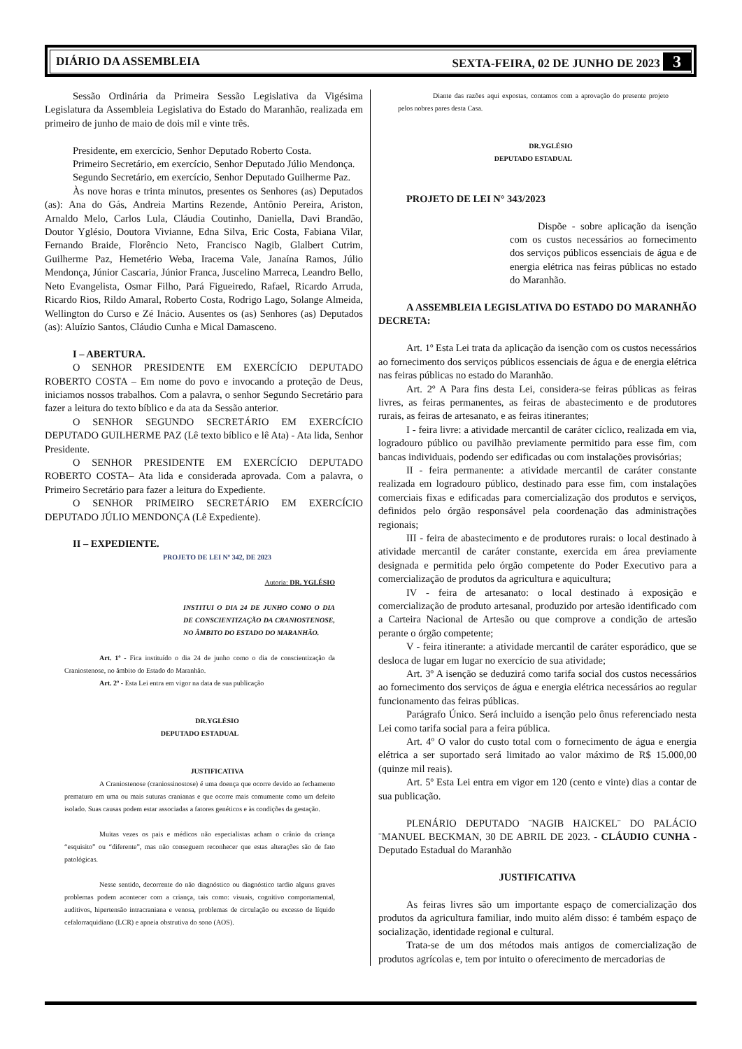DIÁRIO DA ASSEMBLEIA SEXTA-FEIRA, 02 DE JUNHO DE 2023 3
Sessão Ordinária da Primeira Sessão Legislativa da Vigésima Legislatura da Assembleia Legislativa do Estado do Maranhão, realizada em primeiro de junho de maio de dois mil e vinte três.
Presidente, em exercício, Senhor Deputado Roberto Costa.
Primeiro Secretário, em exercício, Senhor Deputado Júlio Mendonça.
Segundo Secretário, em exercício, Senhor Deputado Guilherme Paz.
Às nove horas e trinta minutos, presentes os Senhores (as) Deputados (as): Ana do Gás, Andreia Martins Rezende, Antônio Pereira, Ariston, Arnaldo Melo, Carlos Lula, Cláudia Coutinho, Daniella, Davi Brandão, Doutor Yglésio, Doutora Vivianne, Edna Silva, Eric Costa, Fabiana Vilar, Fernando Braide, Florêncio Neto, Francisco Nagib, Glalbert Cutrim, Guilherme Paz, Hemetério Weba, Iracema Vale, Janaína Ramos, Júlio Mendonça, Júnior Cascaria, Júnior Franca, Juscelino Marreca, Leandro Bello, Neto Evangelista, Osmar Filho, Pará Figueiredo, Rafael, Ricardo Arruda, Ricardo Rios, Rildo Amaral, Roberto Costa, Rodrigo Lago, Solange Almeida, Wellington do Curso e Zé Inácio. Ausentes os (as) Senhores (as) Deputados (as): Aluízio Santos, Cláudio Cunha e Mical Damasceno.
I – ABERTURA.
O SENHOR PRESIDENTE EM EXERCÍCIO DEPUTADO ROBERTO COSTA – Em nome do povo e invocando a proteção de Deus, iniciamos nossos trabalhos. Com a palavra, o senhor Segundo Secretário para fazer a leitura do texto bíblico e da ata da Sessão anterior.
O SENHOR SEGUNDO SECRETÁRIO EM EXERCÍCIO DEPUTADO GUILHERME PAZ (Lê texto bíblico e lê Ata) - Ata lida, Senhor Presidente.
O SENHOR PRESIDENTE EM EXERCÍCIO DEPUTADO ROBERTO COSTA– Ata lida e considerada aprovada. Com a palavra, o Primeiro Secretário para fazer a leitura do Expediente.
O SENHOR PRIMEIRO SECRETÁRIO EM EXERCÍCIO DEPUTADO JÚLIO MENDONÇA (Lê Expediente).
II – EXPEDIENTE.
PROJETO DE LEI Nº 342, DE 2023
Autoria: DR. YGLÉSIO
INSTITUI O DIA 24 DE JUNHO COMO O DIA DE CONSCIENTIZAÇÃO DA CRANIOSTENOSE, NO ÂMBITO DO ESTADO DO MARANHÃO.
Art. 1º - Fica instituído o dia 24 de junho como o dia de conscientização da Craniostenose, no âmbito do Estado do Maranhão.
Art. 2º - Esta Lei entra em vigor na data de sua publicação
DR.YGLÉSIO
DEPUTADO ESTADUAL
JUSTIFICATIVA
A Craniostenose (craniossinostose) é uma doença que ocorre devido ao fechamento prematuro em uma ou mais suturas cranianas e que ocorre mais comumente como um defeito isolado. Suas causas podem estar associadas a fatores genéticos e às condições da gestação.
Muitas vezes os pais e médicos não especialistas acham o crânio da criança “esquisito” ou “diferente”, mas não conseguem reconhecer que estas alterações são de fato patológicas.
Nesse sentido, decorrente do não diagnóstico ou diagnóstico tardio alguns graves problemas podem acontecer com a criança, tais como: visuais, cognitivo comportamental, auditivos, hipertensão intracraniana e venosa, problemas de circulação ou excesso de líquido cefalorraquidiano (LCR) e apneia obstrutiva do sono (AOS).
Diante das razões aqui expostas, contamos com a aprovação do presente projeto pelos nobres pares desta Casa.
DR.YGLÉSIO
DEPUTADO ESTADUAL
PROJETO DE LEI N° 343/2023
Dispõe - sobre aplicação da isenção com os custos necessários ao fornecimento dos serviços públicos essenciais de água e de energia elétrica nas feiras públicas no estado do Maranhão.
A ASSEMBLEIA LEGISLATIVA DO ESTADO DO MARANHÃO DECRETA:
Art. 1º Esta Lei trata da aplicação da isenção com os custos necessários ao fornecimento dos serviços públicos essenciais de água e de energia elétrica nas feiras públicas no estado do Maranhão.
Art. 2º A Para fins desta Lei, considera-se feiras públicas as feiras livres, as feiras permanentes, as feiras de abastecimento e de produtores rurais, as feiras de artesanato, e as feiras itinerantes;
I - feira livre: a atividade mercantil de caráter cíclico, realizada em via, logradouro público ou pavilhão previamente permitido para esse fim, com bancas individuais, podendo ser edificadas ou com instalações provisórias;
II - feira permanente: a atividade mercantil de caráter constante realizada em logradouro público, destinado para esse fim, com instalações comerciais fixas e edificadas para comercialização dos produtos e serviços, definidos pelo órgão responsável pela coordenação das administrações regionais;
III - feira de abastecimento e de produtores rurais: o local destinado à atividade mercantil de caráter constante, exercida em área previamente designada e permitida pelo órgão competente do Poder Executivo para a comercialização de produtos da agricultura e aquicultura;
IV - feira de artesanato: o local destinado à exposição e comercialização de produto artesanal, produzido por artesão identificado com a Carteira Nacional de Artesão ou que comprove a condição de artesão perante o órgão competente;
V - feira itinerante: a atividade mercantil de caráter esporádico, que se desloca de lugar em lugar no exercício de sua atividade;
Art. 3º A isenção se deduzirá como tarifa social dos custos necessários ao fornecimento dos serviços de água e energia elétrica necessários ao regular funcionamento das feiras públicas.
Parágrafo Único. Será incluido a isenção pelo ônus referenciado nesta Lei como tarifa social para a feira pública.
Art. 4º O valor do custo total com o fornecimento de água e energia elétrica a ser suportado será limitado ao valor máximo de R$ 15.000,00 (quinze mil reais).
Art. 5º Esta Lei entra em vigor em 120 (cento e vinte) dias a contar de sua publicação.
PLENÁRIO DEPUTADO ¨NAGIB HAICKEL¨ DO PALÁCIO ¨MANUEL BECKMAN, 30 DE ABRIL DE 2023. - CLÁUDIO CUNHA - Deputado Estadual do Maranhão
JUSTIFICATIVA
As feiras livres são um importante espaço de comercialização dos produtos da agricultura familiar, indo muito além disso: é também espaço de socialização, identidade regional e cultural.
Trata-se de um dos métodos mais antigos de comercialização de produtos agrícolas e, tem por intuito o oferecimento de mercadorias de